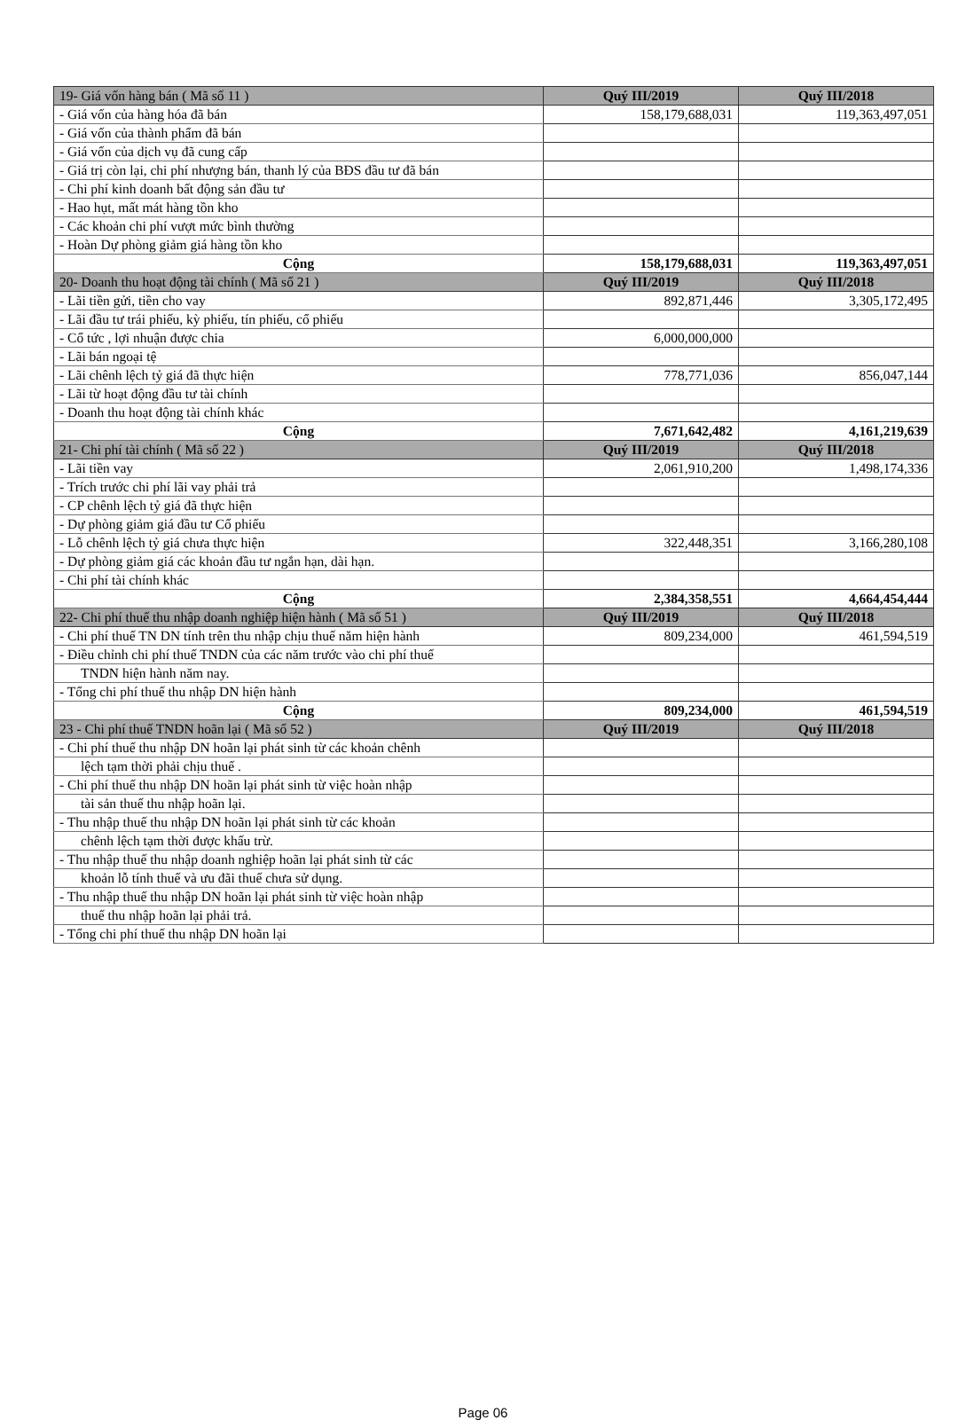| 19- Giá vốn hàng bán ( Mã số 11 ) | Quý III/2019 | Quý III/2018 |
| --- | --- | --- |
| - Giá vốn của hàng hóa đã bán | 158,179,688,031 | 119,363,497,051 |
| - Giá vốn của thành phẩm đã bán | | |
| - Giá vốn của dịch vụ đã cung cấp | | |
| - Giá trị còn lại, chi phí nhượng bán, thanh lý của BĐS đầu tư đã bán | | |
| - Chi phí kinh doanh bất động sản đầu tư | | |
| - Hao hụt, mất mát hàng tồn kho | | |
| - Các khoản chi phí vượt mức bình thường | | |
| - Hoàn Dự phòng giảm giá hàng tồn kho | | |
| Cộng | 158,179,688,031 | 119,363,497,051 |
| 20- Doanh thu hoạt động tài chính ( Mã số 21 ) | Quý III/2019 | Quý III/2018 |
| - Lãi tiền gửi, tiền cho vay | 892,871,446 | 3,305,172,495 |
| - Lãi đầu tư trái phiếu, kỳ phiếu, tín phiếu, cổ phiếu | | |
| - Cổ tức , lợi nhuận được chia | 6,000,000,000 | |
| - Lãi bán ngoại tệ | | |
| - Lãi chênh lệch tỷ giá đã thực hiện | 778,771,036 | 856,047,144 |
| - Lãi từ hoạt động đầu tư tài chính | | |
| - Doanh thu hoạt động tài chính khác | | |
| Cộng | 7,671,642,482 | 4,161,219,639 |
| 21- Chi phí tài chính ( Mã số 22 ) | Quý III/2019 | Quý III/2018 |
| - Lãi tiền vay | 2,061,910,200 | 1,498,174,336 |
| - Trích trước chi phí lãi vay phải trả | | |
| - CP chênh lệch tỷ giá đã thực hiện | | |
| - Dự phòng giảm giá đầu tư Cổ phiếu | | |
| - Lỗ chênh lệch tỷ giá chưa thực hiện | 322,448,351 | 3,166,280,108 |
| - Dự phòng giảm giá các khoản đầu tư ngắn hạn, dài hạn. | | |
| - Chi phí tài chính khác | | |
| Cộng | 2,384,358,551 | 4,664,454,444 |
| 22- Chi phí thuế thu nhập doanh nghiệp hiện hành ( Mã số 51 ) | Quý III/2019 | Quý III/2018 |
| - Chi phí thuế TN DN tính trên thu nhập chịu thuế năm hiện hành | 809,234,000 | 461,594,519 |
| - Điều chỉnh chi phí thuế TNDN của các năm trước vào chi phí thuế | | |
| TNDN hiện hành năm nay. | | |
| - Tổng chi phí thuế thu nhập DN hiện hành | | |
| Cộng | 809,234,000 | 461,594,519 |
| 23 - Chi phí thuế TNDN hoãn lại ( Mã số 52 ) | Quý III/2019 | Quý III/2018 |
| - Chi phí thuế thu nhập DN hoãn lại phát sinh từ các khoản chênh | | |
| lệch tạm thời phải chịu thuế . | | |
| - Chi phí thuế thu nhập DN hoãn lại phát sinh từ việc hoàn nhập | | |
| tài sản thuế thu nhập hoãn lại. | | |
| - Thu nhập thuế thu nhập DN hoãn lại phát sinh từ các khoản | | |
| chênh lệch tạm thời được khấu trừ. | | |
| - Thu nhập thuế thu nhập doanh nghiệp hoãn lại phát sinh từ các | | |
| khoản lỗ tính thuế và ưu đãi thuế chưa sử dụng. | | |
| - Thu nhập thuế thu nhập DN hoãn lại phát sinh từ việc hoàn nhập | | |
| thuế thu nhập hoãn lại phải trả. | | |
| - Tổng chi phí thuế thu nhập DN hoãn lại | | |
Page 06